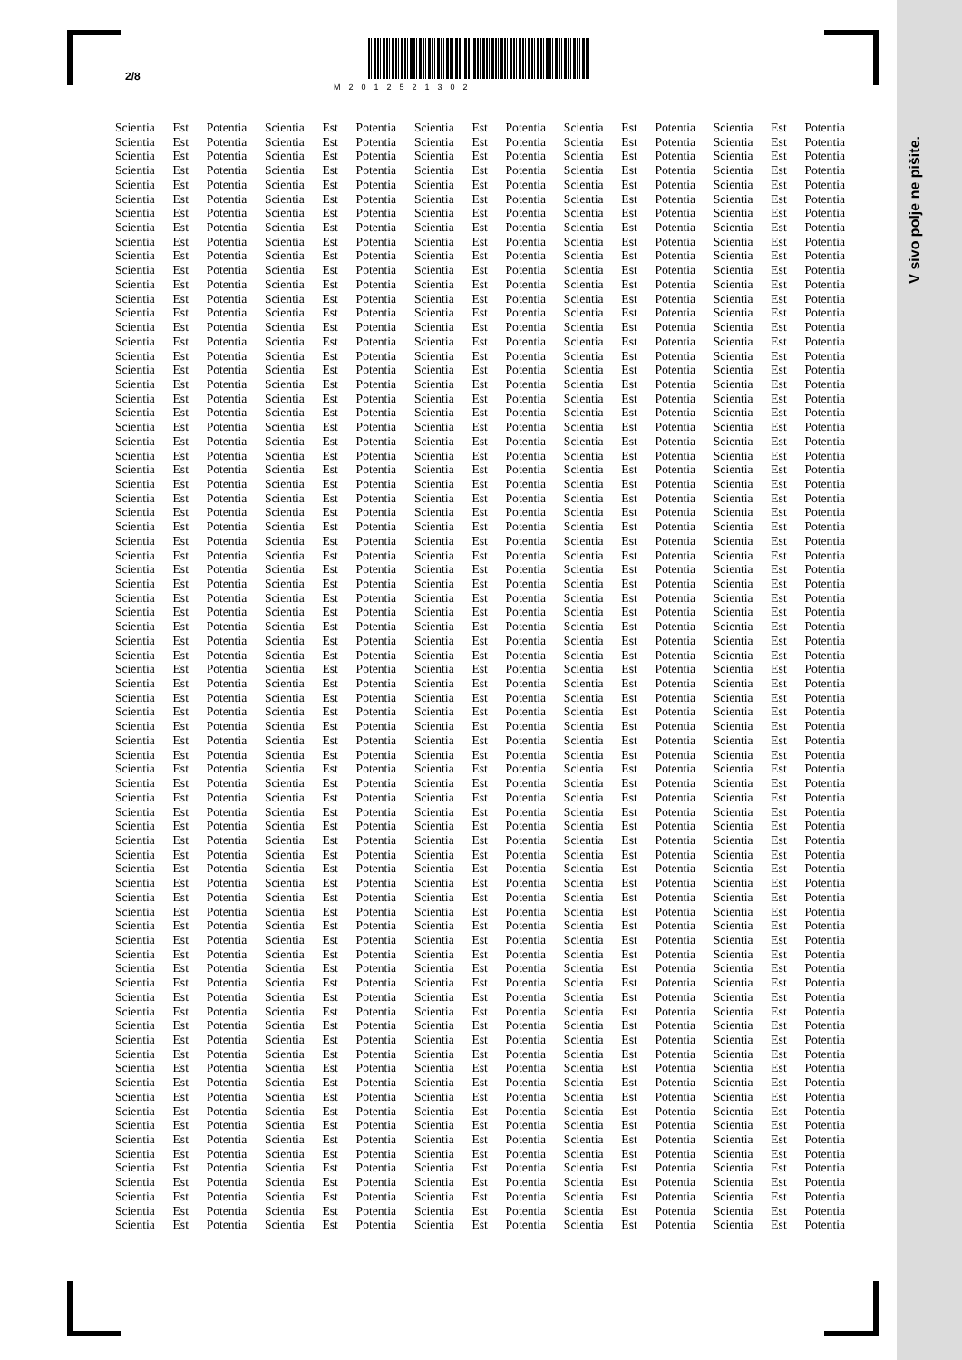V sivo polje ne pišite.
2/8 M2012521302
Scientia Est Potentia Scientia Est Potentia Scientia Est Potentia Scientia Est Potentia Scientia Est Potentia
Scientia Est Potentia Scientia Est Potentia Scientia Est Potentia Scientia Est Potentia Scientia Est Potentia
Scientia Est Potentia Scientia Est Potentia Scientia Est Potentia Scientia Est Potentia Scientia Est Potentia
Scientia Est Potentia Scientia Est Potentia Scientia Est Potentia Scientia Est Potentia Scientia Est Potentia
Scientia Est Potentia Scientia Est Potentia Scientia Est Potentia Scientia Est Potentia Scientia Est Potentia
Scientia Est Potentia Scientia Est Potentia Scientia Est Potentia Scientia Est Potentia Scientia Est Potentia
Scientia Est Potentia Scientia Est Potentia Scientia Est Potentia Scientia Est Potentia Scientia Est Potentia
Scientia Est Potentia Scientia Est Potentia Scientia Est Potentia Scientia Est Potentia Scientia Est Potentia
Scientia Est Potentia Scientia Est Potentia Scientia Est Potentia Scientia Est Potentia Scientia Est Potentia
Scientia Est Potentia Scientia Est Potentia Scientia Est Potentia Scientia Est Potentia Scientia Est Potentia
Scientia Est Potentia Scientia Est Potentia Scientia Est Potentia Scientia Est Potentia Scientia Est Potentia
Scientia Est Potentia Scientia Est Potentia Scientia Est Potentia Scientia Est Potentia Scientia Est Potentia
Scientia Est Potentia Scientia Est Potentia Scientia Est Potentia Scientia Est Potentia Scientia Est Potentia
Scientia Est Potentia Scientia Est Potentia Scientia Est Potentia Scientia Est Potentia Scientia Est Potentia
Scientia Est Potentia Scientia Est Potentia Scientia Est Potentia Scientia Est Potentia Scientia Est Potentia
Scientia Est Potentia Scientia Est Potentia Scientia Est Potentia Scientia Est Potentia Scientia Est Potentia
Scientia Est Potentia Scientia Est Potentia Scientia Est Potentia Scientia Est Potentia Scientia Est Potentia
Scientia Est Potentia Scientia Est Potentia Scientia Est Potentia Scientia Est Potentia Scientia Est Potentia
Scientia Est Potentia Scientia Est Potentia Scientia Est Potentia Scientia Est Potentia Scientia Est Potentia
Scientia Est Potentia Scientia Est Potentia Scientia Est Potentia Scientia Est Potentia Scientia Est Potentia
Scientia Est Potentia Scientia Est Potentia Scientia Est Potentia Scientia Est Potentia Scientia Est Potentia
Scientia Est Potentia Scientia Est Potentia Scientia Est Potentia Scientia Est Potentia Scientia Est Potentia
Scientia Est Potentia Scientia Est Potentia Scientia Est Potentia Scientia Est Potentia Scientia Est Potentia
Scientia Est Potentia Scientia Est Potentia Scientia Est Potentia Scientia Est Potentia Scientia Est Potentia
Scientia Est Potentia Scientia Est Potentia Scientia Est Potentia Scientia Est Potentia Scientia Est Potentia
Scientia Est Potentia Scientia Est Potentia Scientia Est Potentia Scientia Est Potentia Scientia Est Potentia
Scientia Est Potentia Scientia Est Potentia Scientia Est Potentia Scientia Est Potentia Scientia Est Potentia
Scientia Est Potentia Scientia Est Potentia Scientia Est Potentia Scientia Est Potentia Scientia Est Potentia
Scientia Est Potentia Scientia Est Potentia Scientia Est Potentia Scientia Est Potentia Scientia Est Potentia
Scientia Est Potentia Scientia Est Potentia Scientia Est Potentia Scientia Est Potentia Scientia Est Potentia
Scientia Est Potentia Scientia Est Potentia Scientia Est Potentia Scientia Est Potentia Scientia Est Potentia
Scientia Est Potentia Scientia Est Potentia Scientia Est Potentia Scientia Est Potentia Scientia Est Potentia
Scientia Est Potentia Scientia Est Potentia Scientia Est Potentia Scientia Est Potentia Scientia Est Potentia
Scientia Est Potentia Scientia Est Potentia Scientia Est Potentia Scientia Est Potentia Scientia Est Potentia
Scientia Est Potentia Scientia Est Potentia Scientia Est Potentia Scientia Est Potentia Scientia Est Potentia
Scientia Est Potentia Scientia Est Potentia Scientia Est Potentia Scientia Est Potentia Scientia Est Potentia
Scientia Est Potentia Scientia Est Potentia Scientia Est Potentia Scientia Est Potentia Scientia Est Potentia
Scientia Est Potentia Scientia Est Potentia Scientia Est Potentia Scientia Est Potentia Scientia Est Potentia
Scientia Est Potentia Scientia Est Potentia Scientia Est Potentia Scientia Est Potentia Scientia Est Potentia
Scientia Est Potentia Scientia Est Potentia Scientia Est Potentia Scientia Est Potentia Scientia Est Potentia
Scientia Est Potentia Scientia Est Potentia Scientia Est Potentia Scientia Est Potentia Scientia Est Potentia
Scientia Est Potentia Scientia Est Potentia Scientia Est Potentia Scientia Est Potentia Scientia Est Potentia
Scientia Est Potentia Scientia Est Potentia Scientia Est Potentia Scientia Est Potentia Scientia Est Potentia
Scientia Est Potentia Scientia Est Potentia Scientia Est Potentia Scientia Est Potentia Scientia Est Potentia
Scientia Est Potentia Scientia Est Potentia Scientia Est Potentia Scientia Est Potentia Scientia Est Potentia
Scientia Est Potentia Scientia Est Potentia Scientia Est Potentia Scientia Est Potentia Scientia Est Potentia
Scientia Est Potentia Scientia Est Potentia Scientia Est Potentia Scientia Est Potentia Scientia Est Potentia
Scientia Est Potentia Scientia Est Potentia Scientia Est Potentia Scientia Est Potentia Scientia Est Potentia
Scientia Est Potentia Scientia Est Potentia Scientia Est Potentia Scientia Est Potentia Scientia Est Potentia
Scientia Est Potentia Scientia Est Potentia Scientia Est Potentia Scientia Est Potentia Scientia Est Potentia
Scientia Est Potentia Scientia Est Potentia Scientia Est Potentia Scientia Est Potentia Scientia Est Potentia
Scientia Est Potentia Scientia Est Potentia Scientia Est Potentia Scientia Est Potentia Scientia Est Potentia
Scientia Est Potentia Scientia Est Potentia Scientia Est Potentia Scientia Est Potentia Scientia Est Potentia
Scientia Est Potentia Scientia Est Potentia Scientia Est Potentia Scientia Est Potentia Scientia Est Potentia
Scientia Est Potentia Scientia Est Potentia Scientia Est Potentia Scientia Est Potentia Scientia Est Potentia
Scientia Est Potentia Scientia Est Potentia Scientia Est Potentia Scientia Est Potentia Scientia Est Potentia
Scientia Est Potentia Scientia Est Potentia Scientia Est Potentia Scientia Est Potentia Scientia Est Potentia
Scientia Est Potentia Scientia Est Potentia Scientia Est Potentia Scientia Est Potentia Scientia Est Potentia
Scientia Est Potentia Scientia Est Potentia Scientia Est Potentia Scientia Est Potentia Scientia Est Potentia
Scientia Est Potentia Scientia Est Potentia Scientia Est Potentia Scientia Est Potentia Scientia Est Potentia
Scientia Est Potentia Scientia Est Potentia Scientia Est Potentia Scientia Est Potentia Scientia Est Potentia
Scientia Est Potentia Scientia Est Potentia Scientia Est Potentia Scientia Est Potentia Scientia Est Potentia
Scientia Est Potentia Scientia Est Potentia Scientia Est Potentia Scientia Est Potentia Scientia Est Potentia
Scientia Est Potentia Scientia Est Potentia Scientia Est Potentia Scientia Est Potentia Scientia Est Potentia
Scientia Est Potentia Scientia Est Potentia Scientia Est Potentia Scientia Est Potentia Scientia Est Potentia
Scientia Est Potentia Scientia Est Potentia Scientia Est Potentia Scientia Est Potentia Scientia Est Potentia
Scientia Est Potentia Scientia Est Potentia Scientia Est Potentia Scientia Est Potentia Scientia Est Potentia
Scientia Est Potentia Scientia Est Potentia Scientia Est Potentia Scientia Est Potentia Scientia Est Potentia
Scientia Est Potentia Scientia Est Potentia Scientia Est Potentia Scientia Est Potentia Scientia Est Potentia
Scientia Est Potentia Scientia Est Potentia Scientia Est Potentia Scientia Est Potentia Scientia Est Potentia
Scientia Est Potentia Scientia Est Potentia Scientia Est Potentia Scientia Est Potentia Scientia Est Potentia
Scientia Est Potentia Scientia Est Potentia Scientia Est Potentia Scientia Est Potentia Scientia Est Potentia
Scientia Est Potentia Scientia Est Potentia Scientia Est Potentia Scientia Est Potentia Scientia Est Potentia
Scientia Est Potentia Scientia Est Potentia Scientia Est Potentia Scientia Est Potentia Scientia Est Potentia
Scientia Est Potentia Scientia Est Potentia Scientia Est Potentia Scientia Est Potentia Scientia Est Potentia
Scientia Est Potentia Scientia Est Potentia Scientia Est Potentia Scientia Est Potentia Scientia Est Potentia
Scientia Est Potentia Scientia Est Potentia Scientia Est Potentia Scientia Est Potentia Scientia Est Potentia
Scientia Est Potentia Scientia Est Potentia Scientia Est Potentia Scientia Est Potentia Scientia Est Potentia